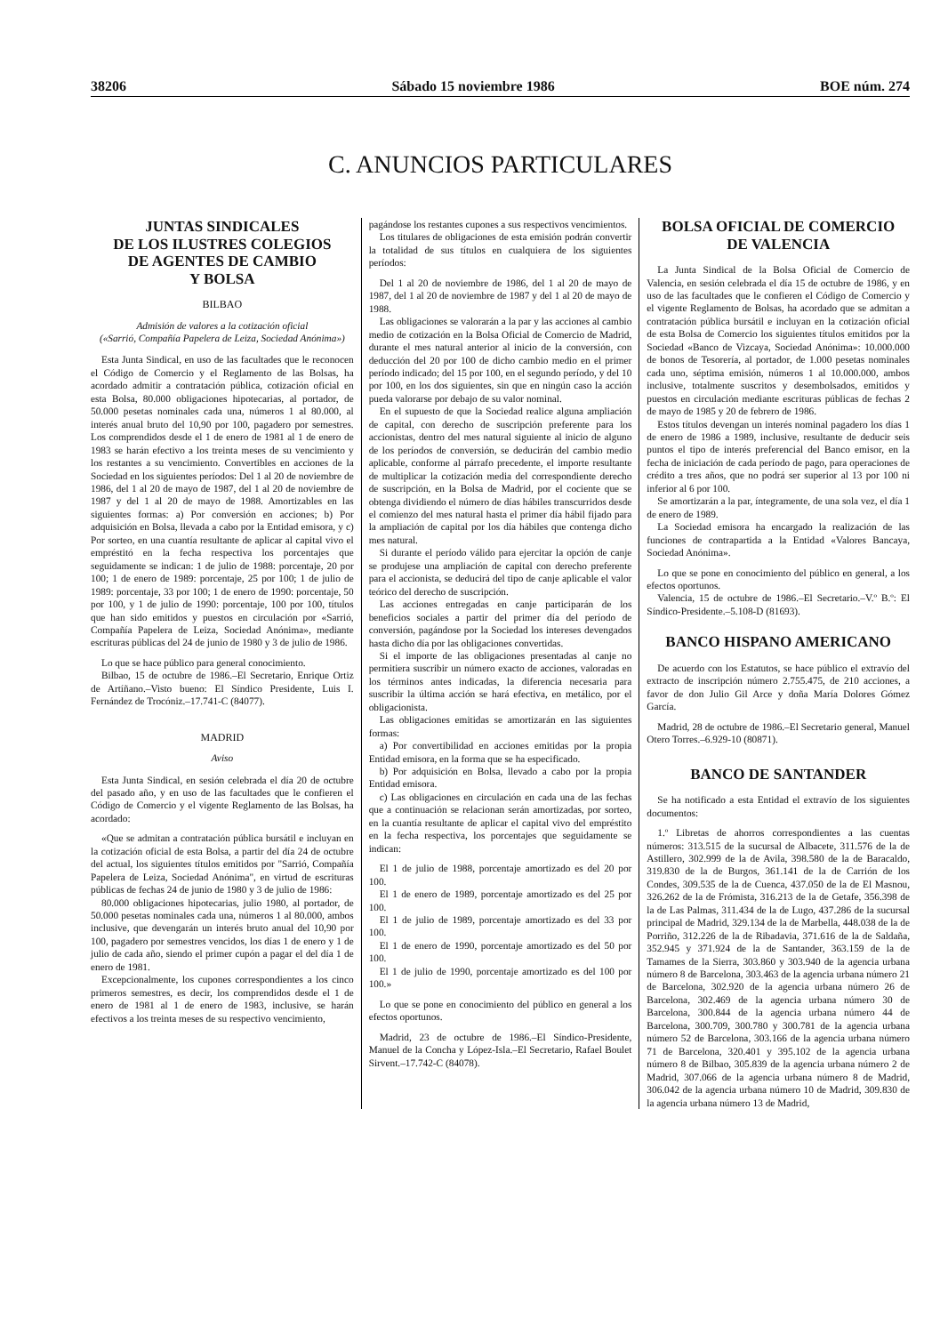38206 Sábado 15 noviembre 1986 BOE núm. 274
C. ANUNCIOS PARTICULARES
JUNTAS SINDICALES
DE LOS ILUSTRES COLEGIOS
DE AGENTES DE CAMBIO
Y BOLSA
BILBAO
Admisión de valores a la cotización oficial
(«Sarrió, Compañía Papelera de Leiza, Sociedad Anónima»)
Esta Junta Sindical, en uso de las facultades que le reconocen el Código de Comercio y el Reglamento de las Bolsas, ha acordado admitir a contratación pública, cotización oficial en esta Bolsa, 80.000 obligaciones hipotecarias, al portador, de 50.000 pesetas nominales cada una, números 1 al 80.000, al interés anual bruto del 10,90 por 100, pagadero por semestres. Los comprendidos desde el 1 de enero de 1981 al 1 de enero de 1983 se harán efectivo a los treinta meses de su vencimiento y los restantes a su vencimiento. Convertibles en acciones de la Sociedad en los siguientes períodos: Del 1 al 20 de noviembre de 1986, del 1 al 20 de mayo de 1987, del 1 al 20 de noviembre de 1987 y del 1 al 20 de mayo de 1988. Amortizables en las siguientes formas: a) Por conversión en acciones; b) Por adquisición en Bolsa, llevada a cabo por la Entidad emisora, y c) Por sorteo, en una cuantía resultante de aplicar al capital vivo el empréstitó en la fecha respectiva los porcentajes que seguidamente se indican: 1 de julio de 1988: porcentaje, 20 por 100; 1 de enero de 1989: porcentaje, 25 por 100; 1 de julio de 1989: porcentaje, 33 por 100; 1 de enero de 1990: porcentaje, 50 por 100, y 1 de julio de 1990: porcentaje, 100 por 100, títulos que han sido emitidos y puestos en circulación por «Sarrió, Compañía Papelera de Leiza, Sociedad Anónima», mediante escrituras públicas del 24 de junio de 1980 y 3 de julio de 1986.
Lo que se hace público para general conocimiento.
Bilbao, 15 de octubre de 1986.–El Secretario, Enrique Ortiz de Artíñano.–Visto bueno: El Síndico Presidente, Luis I. Fernández de Trocóniz.–17.741-C (84077).
MADRID
Aviso
Esta Junta Sindical, en sesión celebrada el día 20 de octubre del pasado año, y en uso de las facultades que le confieren el Código de Comercio y el vigente Reglamento de las Bolsas, ha acordado:
«Que se admitan a contratación pública bursátil e incluyan en la cotización oficial de esta Bolsa, a partir del día 24 de octubre del actual, los siguientes títulos emitidos por "Sarrió, Compañía Papelera de Leiza, Sociedad Anónima", en virtud de escrituras públicas de fechas 24 de junio de 1980 y 3 de julio de 1986:
80.000 obligaciones hipotecarias, julio 1980, al portador, de 50.000 pesetas nominales cada una, números 1 al 80.000, ambos inclusive, que devengarán un interés bruto anual del 10,90 por 100, pagadero por semestres vencidos, los días 1 de enero y 1 de julio de cada año, siendo el primer cupón a pagar el del día 1 de enero de 1981.
Excepcionalmente, los cupones correspondientes a los cinco primeros semestres, es decir, los comprendidos desde el 1 de enero de 1981 al 1 de enero de 1983, inclusive, se harán efectivos a los treinta meses de su respectivo vencimiento,
pagándose los restantes cupones a sus respectivos vencimientos.
Los titulares de obligaciones de esta emisión podrán convertir la totalidad de sus títulos en cualquiera de los siguientes períodos:
Del 1 al 20 de noviembre de 1986, del 1 al 20 de mayo de 1987, del 1 al 20 de noviembre de 1987 y del 1 al 20 de mayo de 1988.
Las obligaciones se valorarán a la par y las acciones al cambio medio de cotización en la Bolsa Oficial de Comercio de Madrid, durante el mes natural anterior al inicio de la conversión, con deducción del 20 por 100 de dicho cambio medio en el primer período indicado; del 15 por 100, en el segundo período, y del 10 por 100, en los dos siguientes, sin que en ningún caso la acción pueda valorarse por debajo de su valor nominal.
En el supuesto de que la Sociedad realice alguna ampliación de capital, con derecho de suscripción preferente para los accionistas, dentro del mes natural siguiente al inicio de alguno de los períodos de conversión, se deducirán del cambio medio aplicable, conforme al párrafo precedente, el importe resultante de multiplicar la cotización media del correspondiente derecho de suscripción, en la Bolsa de Madrid, por el cociente que se obtenga dividiendo el número de días hábiles transcurridos desde el comienzo del mes natural hasta el primer día hábil fijado para la ampliación de capital por los día hábiles que contenga dicho mes natural.
Si durante el período válido para ejercitar la opción de canje se produjese una ampliación de capital con derecho preferente para el accionista, se deducirá del tipo de canje aplicable el valor teórico del derecho de suscripción.
Las acciones entregadas en canje participarán de los beneficios sociales a partir del primer día del período de conversión, pagándose por la Sociedad los intereses devengados hasta dicho día por las obligaciones convertidas.
Si el importe de las obligaciones presentadas al canje no permitiera suscribir un número exacto de acciones, valoradas en los términos antes indicadas, la diferencia necesaria para suscribir la última acción se hará efectiva, en metálico, por el obligacionista.
Las obligaciones emitidas se amortizarán en las siguientes formas:
a) Por convertibilidad en acciones emitidas por la propia Entidad emisora, en la forma que se ha especificado.
b) Por adquisición en Bolsa, llevado a cabo por la propia Entidad emisora.
c) Las obligaciones en circulación en cada una de las fechas que a continuación se relacionan serán amortizadas, por sorteo, en la cuantía resultante de aplicar el capital vivo del empréstito en la fecha respectiva, los porcentajes que seguidamente se indican:
El 1 de julio de 1988, porcentaje amortizado es del 20 por 100.
El 1 de enero de 1989, porcentaje amortizado es del 25 por 100.
El 1 de julio de 1989, porcentaje amortizado es del 33 por 100.
El 1 de enero de 1990, porcentaje amortizado es del 50 por 100.
El 1 de julio de 1990, porcentaje amortizado es del 100 por 100.»
Lo que se pone en conocimiento del público en general a los efectos oportunos.
Madrid, 23 de octubre de 1986.–El Síndico-Presidente, Manuel de la Concha y López-Isla.–El Secretario, Rafael Boulet Sirvent.–17.742-C (84078).
BOLSA OFICIAL DE COMERCIO
DE VALENCIA
La Junta Sindical de la Bolsa Oficial de Comercio de Valencia, en sesión celebrada el día 15 de octubre de 1986, y en uso de las facultades que le confieren el Código de Comercio y el vigente Reglamento de Bolsas, ha acordado que se admitan a contratación pública bursátil e incluyan en la cotización oficial de esta Bolsa de Comercio los siguientes títulos emitidos por la Sociedad «Banco de Vizcaya, Sociedad Anónima»: 10.000.000 de bonos de Tesorería, al portador, de 1.000 pesetas nominales cada uno, séptima emisión, números 1 al 10.000.000, ambos inclusive, totalmente suscritos y desembolsados, emitidos y puestos en circulación mediante escrituras públicas de fechas 2 de mayo de 1985 y 20 de febrero de 1986.
Estos títulos devengan un interés nominal pagadero los días 1 de enero de 1986 a 1989, inclusive, resultante de deducir seis puntos el tipo de interés preferencial del Banco emisor, en la fecha de iniciación de cada período de pago, para operaciones de crédito a tres años, que no podrá ser superior al 13 por 100 ni inferior al 6 por 100.
Se amortizarán a la par, íntegramente, de una sola vez, el día 1 de enero de 1989.
La Sociedad emisora ha encargado la realización de las funciones de contrapartida a la Entidad «Valores Bancaya, Sociedad Anónima».
Lo que se pone en conocimiento del público en general, a los efectos oportunos.
Valencia, 15 de octubre de 1986.–El Secretario.–V.º B.º: El Síndico-Presidente.–5.108-D (81693).
BANCO HISPANO AMERICANO
De acuerdo con los Estatutos, se hace público el extravío del extracto de inscripción número 2.755.475, de 210 acciones, a favor de don Julio Gil Arce y doña María Dolores Gómez García.
Madrid, 28 de octubre de 1986.–El Secretario general, Manuel Otero Torres.–6.929-10 (80871).
BANCO DE SANTANDER
Se ha notificado a esta Entidad el extravío de los siguientes documentos:
1.º Libretas de ahorros correspondientes a las cuentas números: 313.515 de la sucursal de Albacete, 311.576 de la de Astillero, 302.999 de la de Avila, 398.580 de la de Baracaldo, 319.830 de la de Burgos, 361.141 de la de Carrión de los Condes, 309.535 de la de Cuenca, 437.050 de la de El Masnou, 326.262 de la de Frómista, 316.213 de la de Getafe, 356.398 de la de Las Palmas, 311.434 de la de Lugo, 437.286 de la sucursal principal de Madrid, 329.134 de la de Marbella, 448.038 de la de Porriño, 312.226 de la de Ribadavia, 371.616 de la de Saldaña, 352.945 y 371.924 de la de Santander, 363.159 de la de Tamames de la Sierra, 303.860 y 303.940 de la agencia urbana número 8 de Barcelona, 303.463 de la agencia urbana número 21 de Barcelona, 302.920 de la agencia urbana número 26 de Barcelona, 302.469 de la agencia urbana número 30 de Barcelona, 300.844 de la agencia urbana número 44 de Barcelona, 300.709, 300.780 y 300.781 de la agencia urbana número 52 de Barcelona, 303.166 de la agencia urbana número 71 de Barcelona, 320.401 y 395.102 de la agencia urbana número 8 de Bilbao, 305.839 de la agencia urbana número 2 de Madrid, 307.066 de la agencia urbana número 8 de Madrid, 306.042 de la agencia urbana número 10 de Madrid, 309.830 de la agencia urbana número 13 de Madrid,